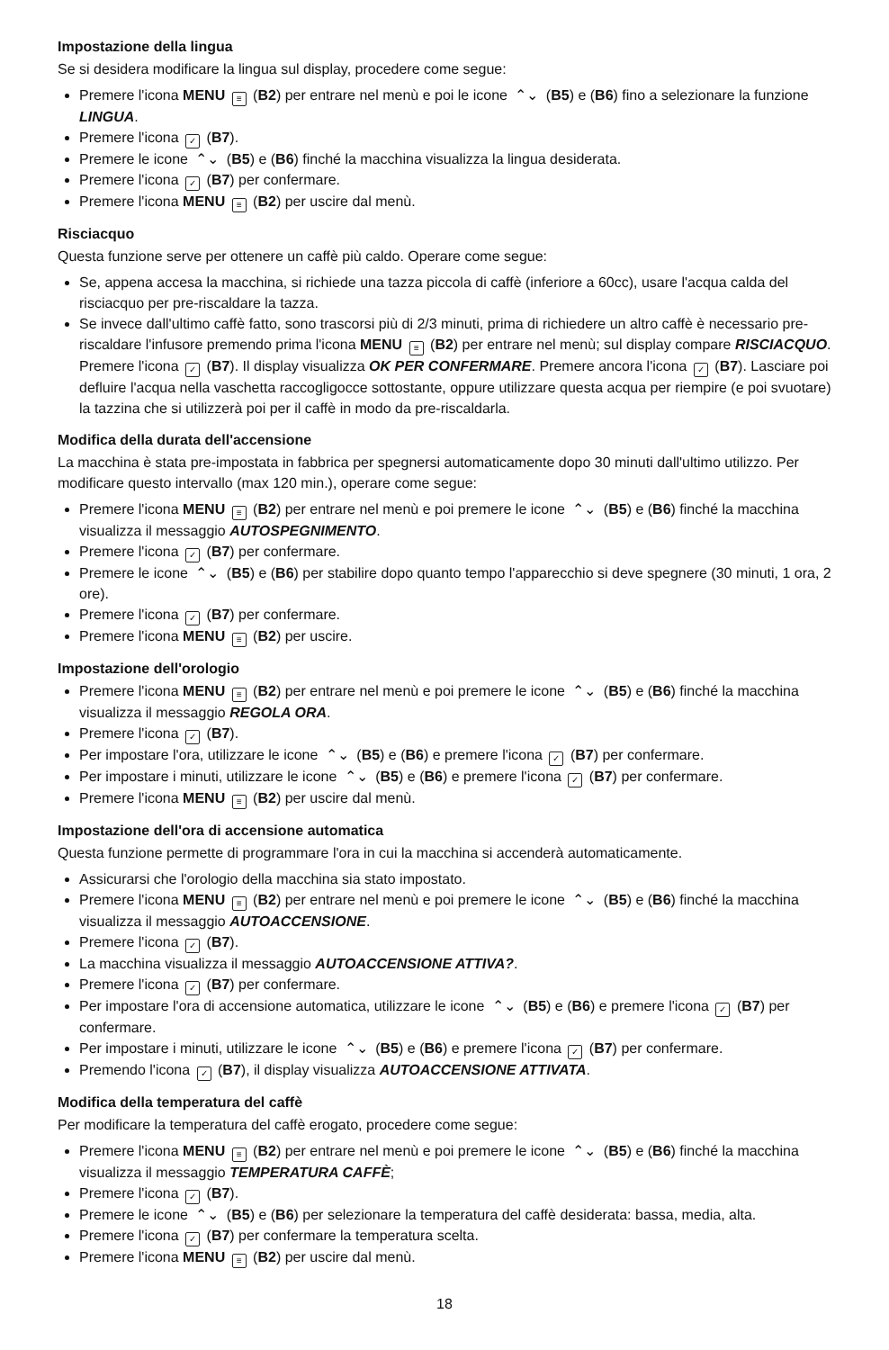Impostazione della lingua
Se si desidera modificare la lingua sul display, procedere come segue:
Premere l'icona MENU ≡ (B2) per entrare nel menù e poi le icone ⌃⌄ (B5) e (B6) fino a selezionare la funzione LINGUA.
Premere l'icona ✓ (B7).
Premere le icone ⌃⌄ (B5) e (B6) finché la macchina visualizza la lingua desiderata.
Premere l'icona ✓ (B7) per confermare.
Premere l'icona MENU ≡ (B2) per uscire dal menù.
Risciacquo
Questa funzione serve per ottenere un caffè più caldo. Operare come segue:
Se, appena accesa la macchina, si richiede una tazza piccola di caffè (inferiore a 60cc), usare l'acqua calda del risciacquo per pre-riscaldare la tazza.
Se invece dall'ultimo caffè fatto, sono trascorsi più di 2/3 minuti, prima di richiedere un altro caffè è necessario pre-riscaldare l'infusore premendo prima l'icona MENU ≡ (B2) per entrare nel menù; sul display compare RISCIACQUO. Premere l'icona ✓ (B7). Il display visualizza OK PER CONFERMARE. Premere ancora l'icona ✓ (B7). Lasciare poi defluire l'acqua nella vaschetta raccogligocce sottostante, oppure utilizzare questa acqua per riempire (e poi svuotare) la tazzina che si utilizzerà poi per il caffè in modo da pre-riscaldarla.
Modifica della durata dell'accensione
La macchina è stata pre-impostata in fabbrica per spegnersi automaticamente dopo 30 minuti dall'ultimo utilizzo. Per modificare questo intervallo (max 120 min.), operare come segue:
Premere l'icona MENU ≡ (B2) per entrare nel menù e poi premere le icone ⌃⌄ (B5) e (B6) finché la macchina visualizza il messaggio AUTOSPEGNIMENTO.
Premere l'icona ✓ (B7) per confermare.
Premere le icone ⌃⌄ (B5) e (B6) per stabilire dopo quanto tempo l'apparecchio si deve spegnere (30 minuti, 1 ora, 2 ore).
Premere l'icona ✓ (B7) per confermare.
Premere l'icona MENU ≡ (B2) per uscire.
Impostazione dell'orologio
Premere l'icona MENU ≡ (B2) per entrare nel menù e poi premere le icone ⌃⌄ (B5) e (B6) finché la macchina visualizza il messaggio REGOLA ORA.
Premere l'icona ✓ (B7).
Per impostare l'ora, utilizzare le icone ⌃⌄ (B5) e (B6) e premere l'icona ✓ (B7) per confermare.
Per impostare i minuti, utilizzare le icone ⌃⌄ (B5) e (B6) e premere l'icona ✓ (B7) per confermare.
Premere l'icona MENU ≡ (B2) per uscire dal menù.
Impostazione dell'ora di accensione automatica
Questa funzione permette di programmare l'ora in cui la macchina si accenderà automaticamente.
Assicurarsi che l'orologio della macchina sia stato impostato.
Premere l'icona MENU ≡ (B2) per entrare nel menù e poi premere le icone ⌃⌄ (B5) e (B6) finché la macchina visualizza il messaggio AUTOACCENSIONE.
Premere l'icona ✓ (B7).
La macchina visualizza il messaggio AUTOACCENSIONE ATTIVA?.
Premere l'icona ✓ (B7) per confermare.
Per impostare l'ora di accensione automatica, utilizzare le icone ⌃⌄ (B5) e (B6) e premere l'icona ✓ (B7) per confermare.
Per impostare i minuti, utilizzare le icone ⌃⌄ (B5) e (B6) e premere l'icona ✓ (B7) per confermare.
Premendo l'icona ✓ (B7), il display visualizza AUTOACCENSIONE ATTIVATA.
Modifica della temperatura del caffè
Per modificare la temperatura del caffè erogato, procedere come segue:
Premere l'icona MENU ≡ (B2) per entrare nel menù e poi premere le icone ⌃⌄ (B5) e (B6) finché la macchina visualizza il messaggio TEMPERATURA CAFFÈ;
Premere l'icona ✓ (B7).
Premere le icone ⌃⌄ (B5) e (B6) per selezionare la temperatura del caffè desiderata: bassa, media, alta.
Premere l'icona ✓ (B7) per confermare la temperatura scelta.
Premere l'icona MENU ≡ (B2) per uscire dal menù.
18